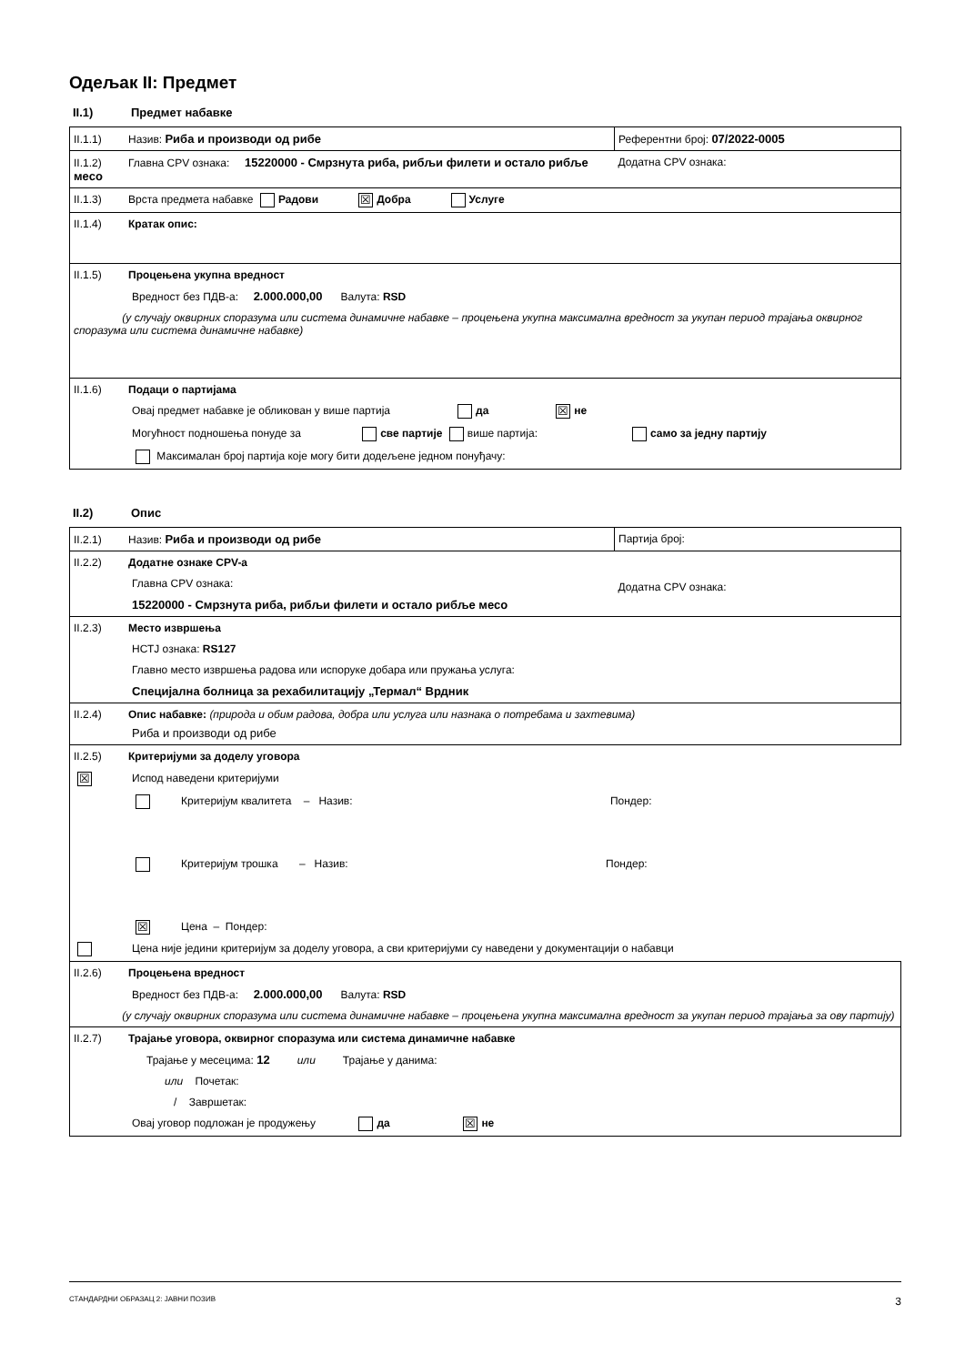Одељак II: Предмет
II.1) Предмет набавке
| II.1.1) Назив: Риба и производи од рибе | Референтни број: 07/2022-0005 |
| II.1.2) Главна CPV ознака: 15220000 - Смрзнута риба, рибљи филети и остало рибље месо | Додатна CPV ознака: |
| II.1.3) Врста предмета набавке Радови ☒ Добра Услуге | |
| II.1.4) Кратак опис: | |
| II.1.5) Процењена укупна вредност Вредност без ПДВ-а: 2.000.000,00 Валута: RSD (у случају оквирних споразума или система динамичне набавке – процењена укупна максимална вредност за укупан период трајања оквирног споразума или система динамичне набавке) | |
| II.1.6) Подаци о партијама Овај предмет набавке је обликован у више партија да ☒ не Могућност подношења понуде за све партије више партија: само за једну партију Максималан број партија које могу бити додељене једном понуђачу: | |
II.2) Опис
| II.2.1) Назив: Риба и производи од рибе | Партија број: |
| II.2.2) Додатне ознаке CPV-а Главна CPV ознака: 15220000 - Смрзнута риба, рибљи филети и остало рибље месо | Додатна CPV ознака: |
| II.2.3) Место извршења НСТЈ ознака: RS127 Главно место извршења радова или испоруке добара или пружања услуга: Специјална болница за рехабилитацију „Термал“ Врдник | |
| II.2.4) Опис набавке: (природа и обим радова, добра или услуга или назнака о потребама и захтевима) Риба и производи од рибе | |
| II.2.5) Критеријуми за доделу уговора ☒ Испод наведени критеријуми Критеријум квалитета – Назив: Пондер: Критеријум трошка – Назив: Пондер: ☒ Цена – Пондер: Цена није једини критеријум за доделу уговора, а сви критеријуми су наведени у документацији о набавци | |
| II.2.6) Процењена вредност Вредност без ПДВ-а: 2.000.000,00 Валута: RSD (у случају оквирних споразума или система динамичне набавке – процењена укупна максимална вредност за укупан период трајања за ову партију) | |
| II.2.7) Трајање уговора, оквирног споразума или система динамичне набавке Трајање у месецима: 12 или Трајање у данима: или Почетак: / Завршетак: Овај уговор подложан је продужењу да ☒ не | |
СТАНДАРДНИ ОБРАЗАЦ 2: ЈАВНИ ПОЗИВ 3